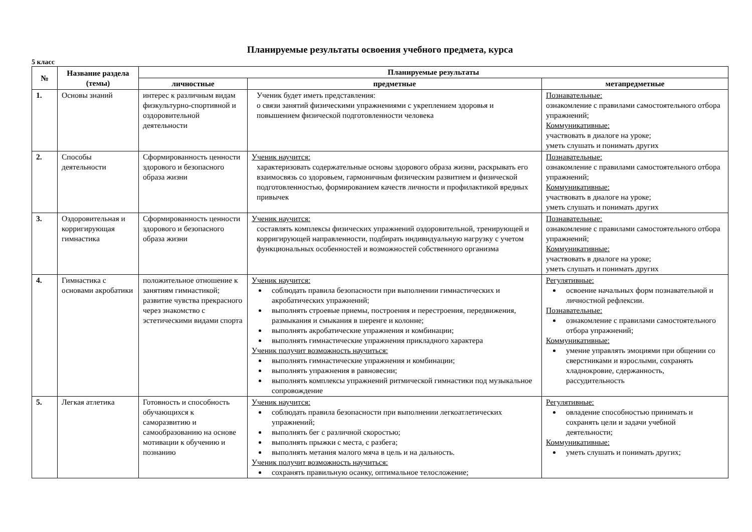Планируемые результаты освоения учебного предмета, курса
5 класс
| № | Название раздела (темы) | Планируемые результаты | | |
| --- | --- | --- | --- | --- |
| | | личностные | предметные | метапредметные |
| 1. | Основы знаний | интерес к различным видам физкультурно-спортивной и оздоровительной деятельности | Ученик будет иметь представления: о связи занятий физическими упражнениями с укреплением здоровья и повышением физической подготовленности человека | Познавательные: ознакомление с правилами самостоятельного отбора упражнений; Коммуникативные: участвовать в диалоге на уроке; уметь слушать и понимать других |
| 2. | Способы деятельности | Сформированность ценности здорового и безопасного образа жизни | Ученик научится: характеризовать содержательные основы здорового образа жизни, раскрывать его взаимосвязь со здоровьем, гармоничным физическим развитием и физической подготовленностью, формированием качеств личности и профилактикой вредных привычек | Познавательные: ознакомление с правилами самостоятельного отбора упражнений; Коммуникативные: участвовать в диалоге на уроке; уметь слушать и понимать других |
| 3. | Оздоровительная и корригирующая гимнастика | Сформированность ценности здорового и безопасного образа жизни | Ученик научится: составлять комплексы физических упражнений оздоровительной, тренирующей и корригирующей направленности, подбирать индивидуальную нагрузку с учетом функциональных особенностей и возможностей собственного организма | Познавательные: ознакомление с правилами самостоятельного отбора упражнений; Коммуникативные: участвовать в диалоге на уроке; уметь слушать и понимать других |
| 4. | Гимнастика с основами акробатики | положительное отношение к занятиям гимнастикой; развитие чувства прекрасного через знакомство с эстетическими видами спорта | Ученик научится: соблюдать правила безопасности при выполнении гимнастических и акробатических упражнений; выполнять строевые приемы, построения и перестроения, передвижения, размыкания и смыкания в шеренге и колонне; выполнять акробатические упражнения и комбинации; выполнять гимнастические упражнения прикладного характера Ученик получит возможность научиться: выполнять гимнастические упражнения и комбинации; выполнять упражнения в равновесии; выполнять комплексы упражнений ритмической гимнастики под музыкальное сопровождение | Регулятивные: освоение начальных форм познавательной и личностной рефлексии. Познавательные: ознакомление с правилами самостоятельного отбора упражнений; Коммуникативные: умение управлять эмоциями при общении со сверстниками и взрослыми, сохранять хладнокровие, сдержанность, рассудительность |
| 5. | Легкая атлетика | Готовность и способность обучающихся к саморазвитию и самообразованию на основе мотивации к обучению и познанию | Ученик научится: соблюдать правила безопасности при выполнении легкоатлетических упражнений; выполнять бег с различной скоростью; выполнять прыжки с места, с разбега; выполнять метания малого мяча в цель и на дальность. Ученик получит возможность научиться: сохранять правильную осанку, оптимальное телосложение; | Регулятивные: овладение способностью принимать и сохранять цели и задачи учебной деятельности; Коммуникативные: уметь слушать и понимать других; |